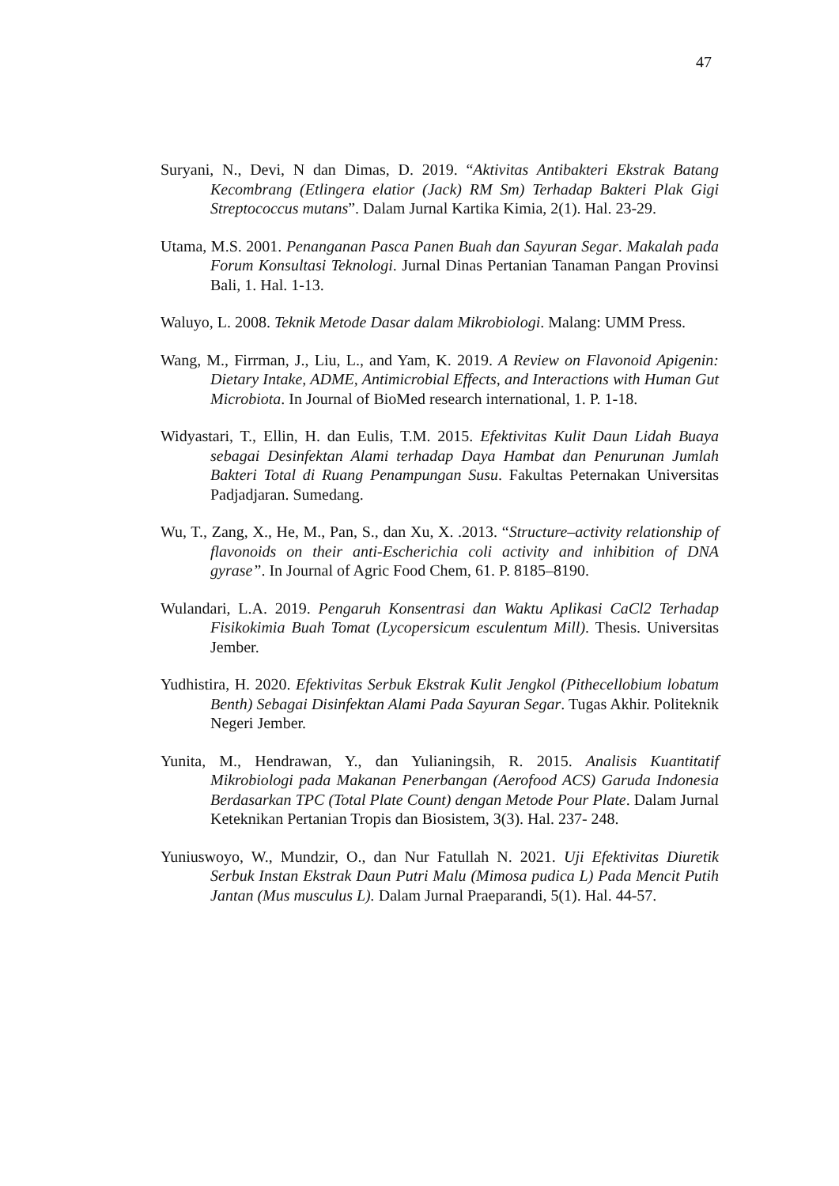47
Suryani, N., Devi, N dan Dimas, D. 2019. “Aktivitas Antibakteri Ekstrak Batang Kecombrang (Etlingera elatior (Jack) RM Sm) Terhadap Bakteri Plak Gigi Streptococcus mutans”. Dalam Jurnal Kartika Kimia, 2(1). Hal. 23-29.
Utama, M.S. 2001. Penanganan Pasca Panen Buah dan Sayuran Segar. Makalah pada Forum Konsultasi Teknologi. Jurnal Dinas Pertanian Tanaman Pangan Provinsi Bali, 1. Hal. 1-13.
Waluyo, L. 2008. Teknik Metode Dasar dalam Mikrobiologi. Malang: UMM Press.
Wang, M., Firrman, J., Liu, L., and Yam, K. 2019. A Review on Flavonoid Apigenin: Dietary Intake, ADME, Antimicrobial Effects, and Interactions with Human Gut Microbiota. In Journal of BioMed research international, 1. P. 1-18.
Widyastari, T., Ellin, H. dan Eulis, T.M. 2015. Efektivitas Kulit Daun Lidah Buaya sebagai Desinfektan Alami terhadap Daya Hambat dan Penurunan Jumlah Bakteri Total di Ruang Penampungan Susu. Fakultas Peternakan Universitas Padjadjaran. Sumedang.
Wu, T., Zang, X., He, M., Pan, S., dan Xu, X. .2013. “Structure–activity relationship of flavonoids on their anti-Escherichia coli activity and inhibition of DNA gyrase”. In Journal of Agric Food Chem, 61. P. 8185–8190.
Wulandari, L.A. 2019. Pengaruh Konsentrasi dan Waktu Aplikasi CaCl2 Terhadap Fisikokimia Buah Tomat (Lycopersicum esculentum Mill). Thesis. Universitas Jember.
Yudhistira, H. 2020. Efektivitas Serbuk Ekstrak Kulit Jengkol (Pithecellobium lobatum Benth) Sebagai Disinfektan Alami Pada Sayuran Segar. Tugas Akhir. Politeknik Negeri Jember.
Yunita, M., Hendrawan, Y., dan Yulianingsih, R. 2015. Analisis Kuantitatif Mikrobiologi pada Makanan Penerbangan (Aerofood ACS) Garuda Indonesia Berdasarkan TPC (Total Plate Count) dengan Metode Pour Plate. Dalam Jurnal Keteknikan Pertanian Tropis dan Biosistem, 3(3). Hal. 237- 248.
Yuniuswoyo, W., Mundzir, O., dan Nur Fatullah N. 2021. Uji Efektivitas Diuretik Serbuk Instan Ekstrak Daun Putri Malu (Mimosa pudica L) Pada Mencit Putih Jantan (Mus musculus L). Dalam Jurnal Praeparandi, 5(1). Hal. 44-57.